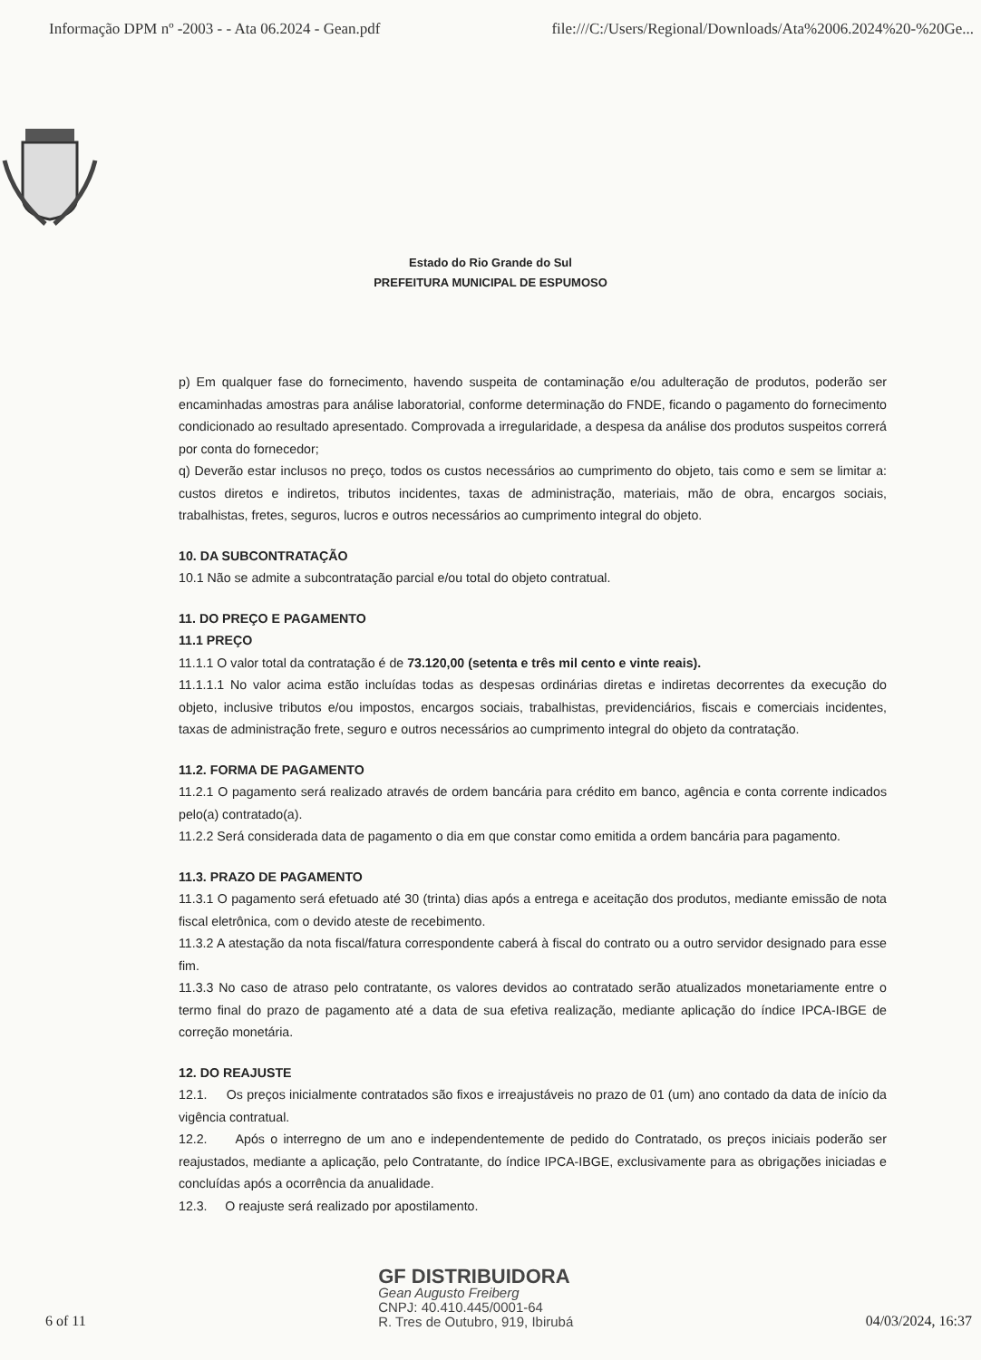Informação DPM nº -2003 - - Ata 06.2024 - Gean.pdf file:///C:/Users/Regional/Downloads/Ata%2006.2024%20-%20Ge...
Estado do Rio Grande do Sul
PREFEITURA MUNICIPAL DE ESPUMOSO
p) Em qualquer fase do fornecimento, havendo suspeita de contaminação e/ou adulteração de produtos, poderão ser encaminhadas amostras para análise laboratorial, conforme determinação do FNDE, ficando o pagamento do fornecimento condicionado ao resultado apresentado. Comprovada a irregularidade, a despesa da análise dos produtos suspeitos correrá por conta do fornecedor;
q) Deverão estar inclusos no preço, todos os custos necessários ao cumprimento do objeto, tais como e sem se limitar a: custos diretos e indiretos, tributos incidentes, taxas de administração, materiais, mão de obra, encargos sociais, trabalhistas, fretes, seguros, lucros e outros necessários ao cumprimento integral do objeto.
10. DA SUBCONTRATAÇÃO
10.1 Não se admite a subcontratação parcial e/ou total do objeto contratual.
11. DO PREÇO E PAGAMENTO
11.1 PREÇO
11.1.1 O valor total da contratação é de 73.120,00 (setenta e três mil cento e vinte reais).
11.1.1.1 No valor acima estão incluídas todas as despesas ordinárias diretas e indiretas decorrentes da execução do objeto, inclusive tributos e/ou impostos, encargos sociais, trabalhistas, previdenciários, fiscais e comerciais incidentes, taxas de administração frete, seguro e outros necessários ao cumprimento integral do objeto da contratação.
11.2. FORMA DE PAGAMENTO
11.2.1 O pagamento será realizado através de ordem bancária para crédito em banco, agência e conta corrente indicados pelo(a) contratado(a).
11.2.2 Será considerada data de pagamento o dia em que constar como emitida a ordem bancária para pagamento.
11.3. PRAZO DE PAGAMENTO
11.3.1 O pagamento será efetuado até 30 (trinta) dias após a entrega e aceitação dos produtos, mediante emissão de nota fiscal eletrônica, com o devido ateste de recebimento.
11.3.2 A atestação da nota fiscal/fatura correspondente caberá à fiscal do contrato ou a outro servidor designado para esse fim.
11.3.3 No caso de atraso pelo contratante, os valores devidos ao contratado serão atualizados monetariamente entre o termo final do prazo de pagamento até a data de sua efetiva realização, mediante aplicação do índice IPCA-IBGE de correção monetária.
12. DO REAJUSTE
12.1. Os preços inicialmente contratados são fixos e irreajustáveis no prazo de 01 (um) ano contado da data de início da vigência contratual.
12.2. Após o interregno de um ano e independentemente de pedido do Contratado, os preços iniciais poderão ser reajustados, mediante a aplicação, pelo Contratante, do índice IPCA-IBGE, exclusivamente para as obrigações iniciadas e concluídas após a ocorrência da anualidade.
12.3. O reajuste será realizado por apostilamento.
6 of 11
GF DISTRIBUIDORA
Gean Augusto Freiberg
CNPJ: 40.410.445/0001-64
R. Tres de Outubro, 919, Ibirubá
04/03/2024, 16:37